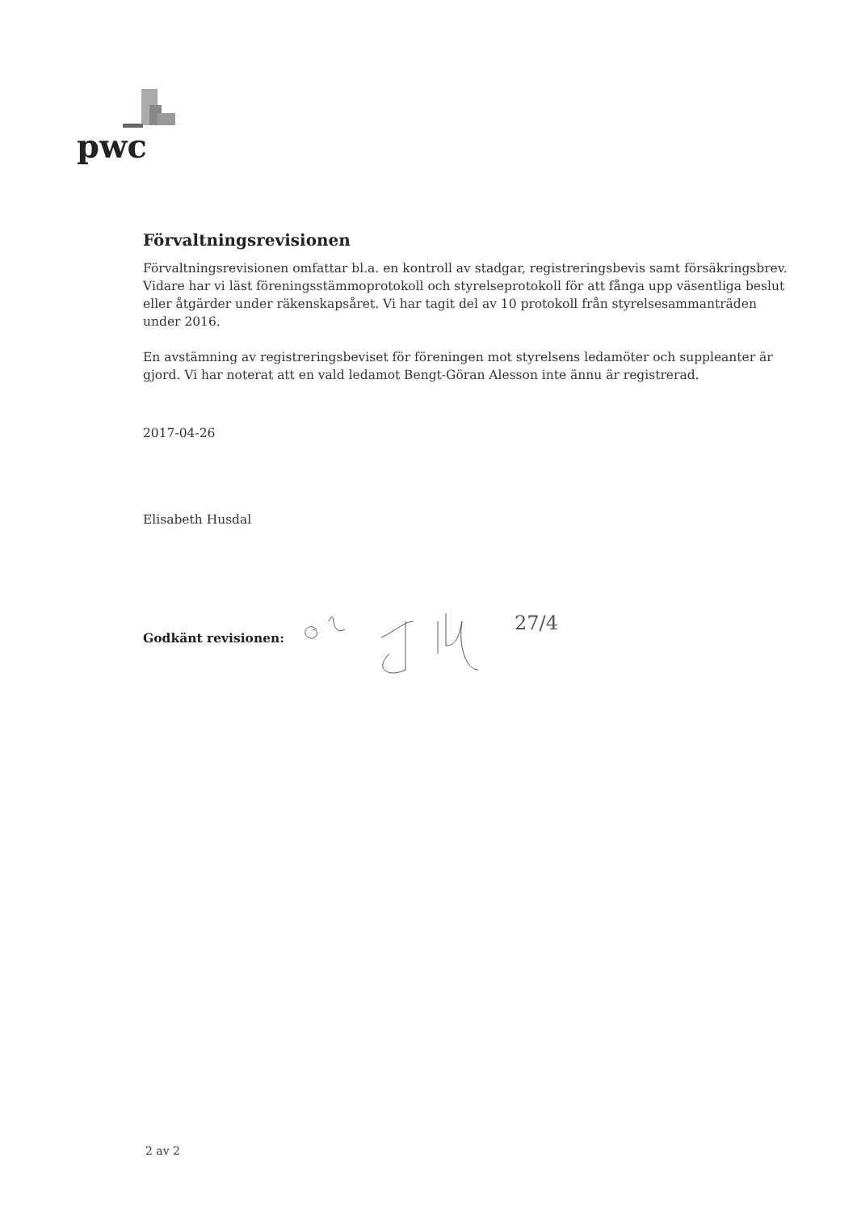pwc
Förvaltningsrevisionen
Förvaltningsrevisionen omfattar bl.a. en kontroll av stadgar, registreringsbevis samt försäkringsbrev. Vidare har vi läst föreningsstämmoprotokoll och styrelseprotokoll för att fånga upp väsentliga beslut eller åtgärder under räkenskapsåret. Vi har tagit del av 10 protokoll från styrelsesammanträden under 2016.
En avstämning av registreringsbeviset för föreningen mot styrelsens ledamöter och suppleanter är gjord. Vi har noterat att en vald ledamot Bengt-Göran Alesson inte ännu är registrerad.
2017-04-26
Elisabeth Husdal
Godkänt revisionen:
27/4
2 av 2